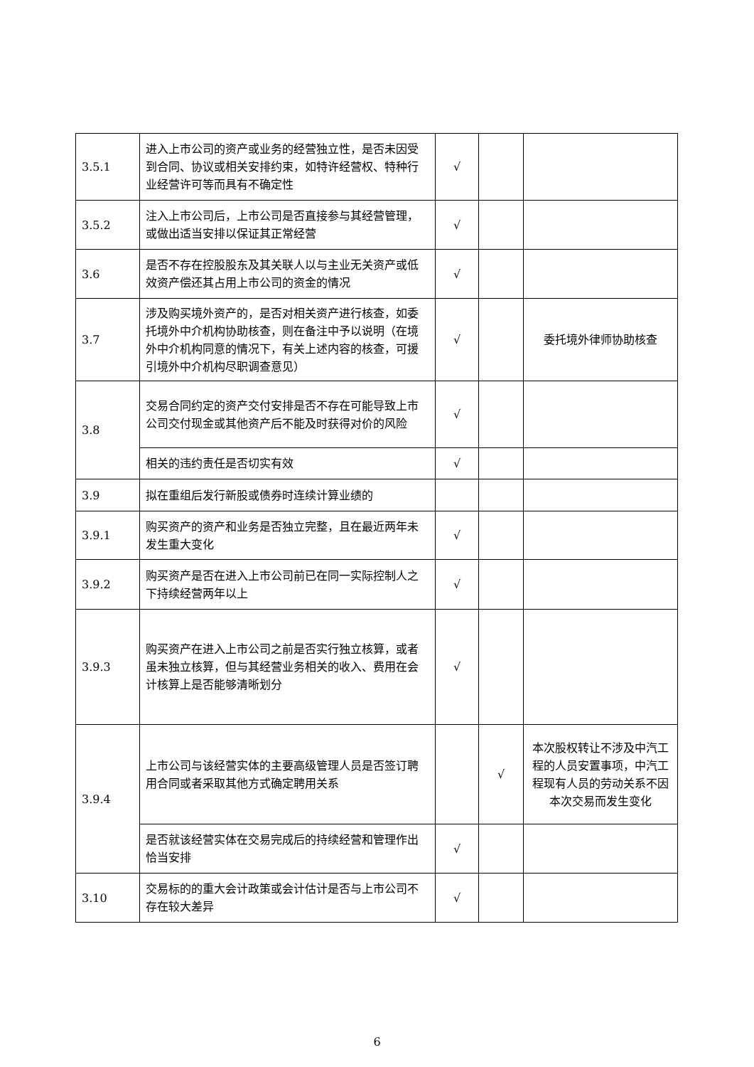| 3.5.1 | 进入上市公司的资产或业务的经营独立性，是否未因受到合同、协议或相关安排约束，如特许经营权、特种行业经营许可等而具有不确定性 | √ | | |
| 3.5.2 | 注入上市公司后，上市公司是否直接参与其经营管理，或做出适当安排以保证其正常经营 | √ | | |
| 3.6 | 是否不存在控股股东及其关联人以与主业无关资产或低效资产偿还其占用上市公司的资金的情况 | √ | | |
| 3.7 | 涉及购买境外资产的，是否对相关资产进行核查，如委托境外中介机构协助核查，则在备注中予以说明（在境外中介机构同意的情况下，有关上述内容的核查，可援引境外中介机构尽职调查意见） | √ | | 委托境外律师协助核查 |
| 3.8 | 交易合同约定的资产交付安排是否不存在可能导致上市公司交付现金或其他资产后不能及时获得对价的风险 | √ | | |
| | 相关的违约责任是否切实有效 | √ | | |
| 3.9 | 拟在重组后发行新股或债券时连续计算业绩的 | | | |
| 3.9.1 | 购买资产的资产和业务是否独立完整，且在最近两年未发生重大变化 | √ | | |
| 3.9.2 | 购买资产是否在进入上市公司前已在同一实际控制人之下持续经营两年以上 | √ | | |
| 3.9.3 | 购买资产在进入上市公司之前是否实行独立核算，或者虽未独立核算，但与其经营业务相关的收入、费用在会计核算上是否能够清晰划分 | √ | | |
| 3.9.4 | 上市公司与该经营实体的主要高级管理人员是否签订聘用合同或者采取其他方式确定聘用关系 | | √ | 本次股权转让不涉及中汽工程的人员安置事项，中汽工程现有人员的劳动关系不因本次交易而发生变化 |
| | 是否就该经营实体在交易完成后的持续经营和管理作出恰当安排 | √ | | |
| 3.10 | 交易标的的重大会计政策或会计估计是否与上市公司不存在较大差异 | √ | | |
6